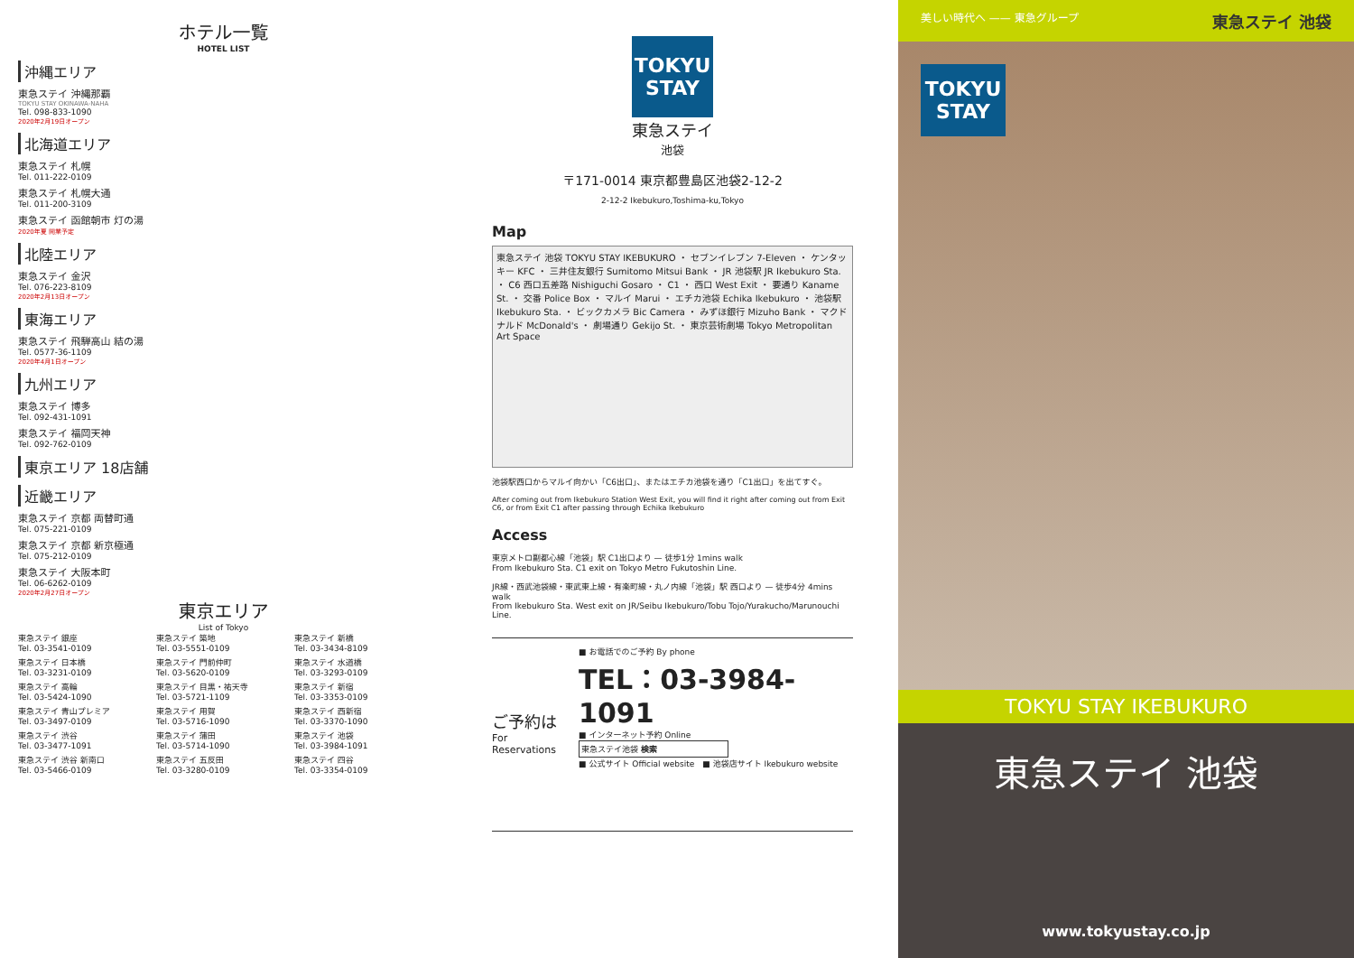ホテル一覧
HOTEL LIST
沖縄エリア
東急ステイ 沖縄那覇
TOKYU STAY OKINAWA-NAHA
Tel. 098-833-1090
2020年2月19日オープン
北海道エリア
東急ステイ 札幌
Tel. 011-222-0109
東急ステイ 札幌大通
Tel. 011-200-3109
東急ステイ 函館朝市 灯の湯
2020年夏 開業予定
北陸エリア
東急ステイ 金沢
Tel. 076-223-8109
2020年2月13日オープン
東海エリア
東急ステイ 飛騨高山 結の湯
Tel. 0577-36-1109
2020年4月1日オープン
九州エリア
東急ステイ 博多
Tel. 092-431-1091
東急ステイ 福岡天神
Tel. 092-762-0109
東京エリア 18店舗
近畿エリア
東急ステイ 京都 両替町通
Tel. 075-221-0109
東急ステイ 京都 新京極通
Tel. 075-212-0109
東急ステイ 大阪本町
Tel. 06-6262-0109
2020年2月27日オープン
東京エリア
List of Tokyo
東急ステイ 銀座
Tel. 03-3541-0109
東急ステイ 築地
Tel. 03-5551-0109
東急ステイ 新橋
Tel. 03-3434-8109
東急ステイ 日本橋
Tel. 03-3231-0109
東急ステイ 門前仲町
Tel. 03-5620-0109
東急ステイ 水道橋
Tel. 03-3293-0109
東急ステイ 高輪
Tel. 03-5424-1090
東急ステイ 目黒・祐天寺
Tel. 03-5721-1109
東急ステイ 新宿
Tel. 03-3353-0109
東急ステイ 青山プレミア
Tel. 03-3497-0109
東急ステイ 用賀
Tel. 03-5716-1090
東急ステイ 西新宿
Tel. 03-3370-1090
東急ステイ 渋谷
Tel. 03-3477-1091
東急ステイ 蒲田
Tel. 03-5714-1090
東急ステイ 池袋
Tel. 03-3984-1091
東急ステイ 渋谷 新南口
Tel. 03-5466-0109
東急ステイ 五反田
Tel. 03-3280-0109
東急ステイ 四谷
Tel. 03-3354-0109
TOKYU
STAY
東急ステイ
池袋
〒171-0014 東京都豊島区池袋2-12-2
2-12-2 Ikebukuro,Toshima-ku,Tokyo
Map
東急ステイ 池袋 TOKYU STAY IKEBUKURO ・ セブンイレブン 7-Eleven ・ ケンタッキー KFC ・ 三井住友銀行 Sumitomo Mitsui Bank ・ JR 池袋駅 JR Ikebukuro Sta. ・ C6 西口五差路 Nishiguchi Gosaro ・ C1 ・ 西口 West Exit ・ 要通り Kaname St. ・ 交番 Police Box ・ マルイ Marui ・ エチカ池袋 Echika Ikebukuro ・ 池袋駅 Ikebukuro Sta. ・ ビックカメラ Bic Camera ・ みずほ銀行 Mizuho Bank ・ マクドナルド McDonald's ・ 劇場通り Gekijo St. ・ 東京芸術劇場 Tokyo Metropolitan Art Space
池袋駅西口からマルイ向かい「C6出口」、またはエチカ池袋を通り「C1出口」を出てすぐ。
After coming out from Ikebukuro Station West Exit, you will find it right after coming out from Exit C6, or from Exit C1 after passing through Echika Ikebukuro
Access
東京メトロ副都心線「池袋」駅 C1出口より — 徒歩1分 1mins walk
From Ikebukuro Sta. C1 exit on Tokyo Metro Fukutoshin Line.
JR線・西武池袋線・東武東上線・有楽町線・丸ノ内線「池袋」駅 西口より — 徒歩4分 4mins walk
From Ikebukuro Sta. West exit on JR/Seibu Ikebukuro/Tobu Tojo/Yurakucho/Marunouchi Line.
ご予約は
For Reservations
■ お電話でのご予約 By phone
TEL：03-3984-1091
■ インターネット予約 Online
東急ステイ池袋 検索
■ 公式サイト Official website　■ 池袋店サイト Ikebukuro website
美しい時代へ —— 東急グループ 東急ステイ 池袋
TOKYU
STAY
TOKYU STAY IKEBUKURO
東急ステイ 池袋
www.tokyustay.co.jp